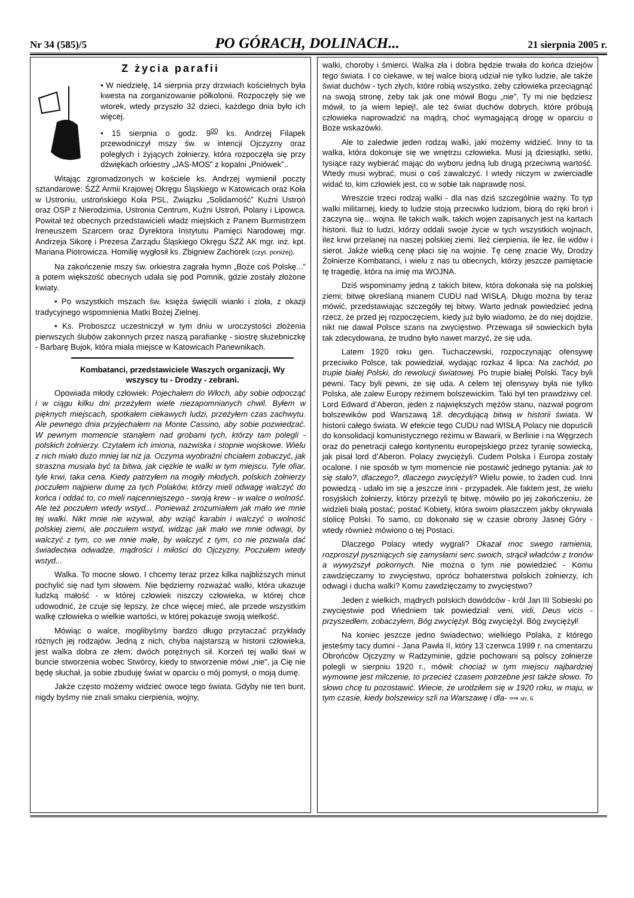Nr 34 (585)/5 PO GÓRACH, DOLINACH... 21 sierpnia 2005 r.
Z życia parafii
• W niedzielę, 14 sierpnia przy drzwiach kościelnych była kwesta na zorganizowanie półkolonii. Rozpoczęły się we wtorek, wtedy przyszło 32 dzieci, każdego dnia było ich więcej.
• 15 sierpnia o godz. 9<sup>00</sup> ks. Andrzej Filapek przewodniczył mszy św. w intencji Ojczyzny oraz poległych i żyjących żołnierzy, która rozpoczęła się przy dźwiękach orkiestry „JAS-MOS” z kopalni „Pniówek”..
Witając zgromadzonych w kościele ks. Andrzej wymienił poczty sztandarowe: ŚZŻ Armii Krajowej Okręgu Śląskiego w Katowicach oraz Koła w Ustroniu, ustrońskiego Koła PSL, Związku „Solidarność” Kuźni Ustroń oraz OSP z Nierodzimia, Ustronia Centrum, Kuźni Ustroń, Polany i Lipowca. Powitał też obecnych przedstawicieli władz miejskich z Panem Burmistrzem Ireneuszem Szarcem oraz Dyrektora Instytutu Pamięci Narodowej mgr. Andrzeja Sikorę i Prezesa Zarządu Śląskiego Okręgu ŚZŻ AK mgr. inż. kpt. Mariana Piotrowicza. Homilię wygłosił ks. Zbigniew Zachorek (czyt. poniżej).
Na zakończenie mszy św. orkiestra zagrała hymn „Boże coś Polskę...” a potem większość obecnych udała się pod Pomnik, gdzie zostały złożone kwiaty.
• Po wszystkich mszach św. księża święcili wianki i zioła, z okazji tradycyjnego wspomnienia Matki Bożej Zielnej.
• Ks. Proboszcz uczestniczył w tym dniu w uroczystości złożenia pierwszych ślubów zakonnych przez naszą parafiankę - siostrę służebniczkę - Barbarę Bujok, która miała miejsce w Katowicach Panewnikach.
Kombatanci, przedstawiciele Waszych organizacji, Wy wszyscy tu - Drodzy - zebrani.
Opowiada młody człowiek: Pojechałem do Włoch, aby sobie odpocząć i w ciągu kilku dni przeżyłem wiele niezapomnianych chwil. Byłem w pięknych miejscach, spotkałem ciekawych ludzi, przeżyłem czas zachwytu. Ale pewnego dnia przyjechałem na Monte Cassino, aby sobie pozwiedzać. W pewnym momencie stanąłem nad grobami tych, którzy tam polegli - polskich żołnierzy. Czytałem ich imiona, nazwiska i stopnie wojskowe. Wielu z nich miało dużo mniej lat niż ja. Oczyma wyobraźni chciałem zobaczyć, jak straszna musiała być ta bitwa, jak ciężkie te walki w tym miejscu. Tyle ofiar, tyle krwi, taka cena. Kiedy patrzyłem na mogiły młodych, polskich żołnierzy poczułem najpierw dumę za tych Polaków, którzy mieli odwagę walczyć do końca i oddać to, co mieli najcenniejszego - swoją krew - w walce o wolność. Ale też poczułem wtedy wstyd... Ponieważ zrozumiałem jak mało we mnie tej walki. Nikt mnie nie wzywał, aby wziąć karabin i walczyć o wolność polskiej ziemi, ale poczułem wstyd, widząc jak mało we mnie odwagi, by walczyć z tym, co we mnie małe, by walczyć z tym, co nie pozwala dać świadectwa odwadze, mądrości i miłości do Ojczyzny. Poczułem wtedy wstyd...
Walka. To mocne słowo. I chcemy teraz przez kilka najbliższych minut pochylić się nad tym słowem. Nie będziemy rozważać walki, która ukazuje ludzką małość - w której człowiek niszczy człowieka, w której chce udowodnić, że czuje się lepszy, że chce więcej mieć, ale przede wszystkim walkę człowieka o wielkie wartości, w której pokazuje swoją wielkość.
Mówiąc o walce, moglibyśmy bardzo długo przytaczać przykłady różnych jej rodzajów. Jedną z nich, chyba najstarszą w historii człowieka, jest walka dobra ze złem; dwóch potężnych sił. Korzeń tej walki tkwi w buncie stworzenia wobec Stwórcy, kiedy to stworzenie mówi „nie”, ja Cię nie będę słuchał, ja sobie zbuduję świat w oparciu o mój pomysł, o moją dumę.
Jakże często możemy widzieć owoce tego świata. Gdyby nie ten bunt, nigdy byśmy nie znali smaku cierpienia, wojny,
walki, choroby i śmierci. Walka zła i dobra będzie trwała do końca dziejów tego świata. I co ciekawe, w tej walce biorą udział nie tylko ludzie, ale także świat duchów - tych złych, które robią wszystko, żeby człowieka przeciągnąć na swoją stronę, żeby tak jak one mówił Bogu „nie”, Ty mi nie będziesz mówił, to ja wiem lepiej!, ale też świat duchów dobrych, które próbują człowieka naprowadzić na mądrą, choć wymagającą drogę w oparciu o Boże wskazówki.
Ale to zaledwie jeden rodzaj walki, jaki możemy widzieć. Inny to ta walka, która dokonuje się we wnętrzu człowieka. Musi ją dziesiątki, setki, tysiące razy wybierać mając do wyboru jedną lub drugą przeciwną wartość. Wtedy musi wybrać, musi o coś zawalczyć. I wtedy niczym w zwierciadle widać to, kim człowiek jest, co w sobie tak naprawdę nosi.
Wreszcie trzeci rodzaj walki - dla nas dziś szczególnie ważny. To typ walki militarnej, kiedy to ludzie stoją przeciwko ludziom, biorą do ręki broń i zaczyna się... wojna. Ile takich walk, takich wojen zapisanych jest na kartach historii. Iluż to ludzi, którzy oddali swoje życie w tych wszystkich wojnach, ileż krwi przelanej na naszej polskiej ziemi. Ileż cierpienia, ile łez, ile wdów i sierot. Jakże wielką cenę płaci się na wojnie. Tę cenę znacie Wy, Drodzy Żołnierze Kombatanci, i wielu z nas tu obecnych, którzy jeszcze pamiętacie tę tragedię, która na imię ma WOJNA.
Dziś wspominamy jedną z takich bitew, która dokonała się na polskiej ziemi; bitwę określaną mianem CUDU nad WISŁĄ. Długo można by teraz mówić, przedstawiając szczegóły tej bitwy. Warto jednak powiedzieć jedną rzecz, że przed jej rozpoczęciem, kiedy już było wiadomo, że do niej dojdzie, nikt nie dawał Polsce szans na zwycięstwo. Przewaga sił sowieckich była tak zdecydowana, że trudno było nawet marzyć, że się uda.
Latem 1920 roku gen. Tuchaczewski, rozpoczynając ofensywę przeciwko Polsce, tak powiedział, wydając rozkaz 4 lipca: Na zachód, po trupie białej Polski, do rewolucji światowej. Po trupie białej Polski. Tacy byli pewni. Tacy byli pewni, że się uda. A celem tej ofensywy była nie tylko Polska, ale zalew Europy reżimem bolszewickim. Taki był ten prawdziwy cel. Lord Edward d’Aberon, jeden z największych mężów stanu, nazwał pogrom bolszewików pod Warszawą 18. decydującą bitwą w historii świata. W historii całego świata. W efekcie tego CUDU nad WISŁĄ Polacy nie dopuścili do konsolidacji komunistycznego reżimu w Bawarii, w Berlinie i na Węgrzech oraz do penetracji całego kontynentu europejskiego przez tyranię sowiecką, jak pisał lord d’Aberon. Polacy zwyciężyli. Cudem Polska i Europa zostały ocalone. I nie sposób w tym momencie nie postawić jednego pytania: jak to się stało?, dlaczego?, dlaczego zwyciężyli? Wielu powie, to żaden cud. Inni powiedzą - udało im się a jeszcze inni - przypadek. Ale faktem jest, że wielu rosyjskich żołnierzy, którzy przeżyli tę bitwę, mówiło po jej zakończeniu, że widzieli białą postać; postać Kobiety, która swoim płaszczem jakby okrywała stolicę Polski. To samo, co dokonało się w czasie obrony Jasnej Góry - wtedy również mówiono o tej Postaci.
Dlaczego Polacy wtedy wygrali? Okazał moc swego ramienia, rozproszył pyszniących się zamysłami serc swoich, strącił władców z tronów a wywyższył pokornych. Nie można o tym nie powiedzieć - Komu zawdzięczamy to zwycięstwo, oprócz bohaterstwa polskich żołnierzy, ich odwagi i ducha walki? Komu zawdzięczamy to zwycięstwo?
Jeden z wielkich, mądrych polskich dowódców - król Jan III Sobieski po zwycięstwie pod Wiedniem tak powiedział: veni, vidi, Deus vicis - przyszedłem, zobaczyłem, Bóg zwyciężył. Bóg zwyciężył. Bóg zwyciężył!
Na koniec jeszcze jedno świadectwo; wielkiego Polaka, z którego jesteśmy tacy dumni - Jana Pawła II, który 13 czerwca 1999 r. na cmentarzu Obrońców Ojczyzny w Radzyminie, gdzie pochowani są polscy żołnierze polegli w sierpniu 1920 r., mówił: chociaż w tym miejscu najbardziej wymowne jest milczenie, to przecież czasem potrzebne jest także słowo. To słowo chcę tu pozostawić. Wiecie, że urodziłem się w 1920 roku, w maju, w tym czasie, kiedy bolszewicy szli na Warszawę i dla- ⟹ str. 6